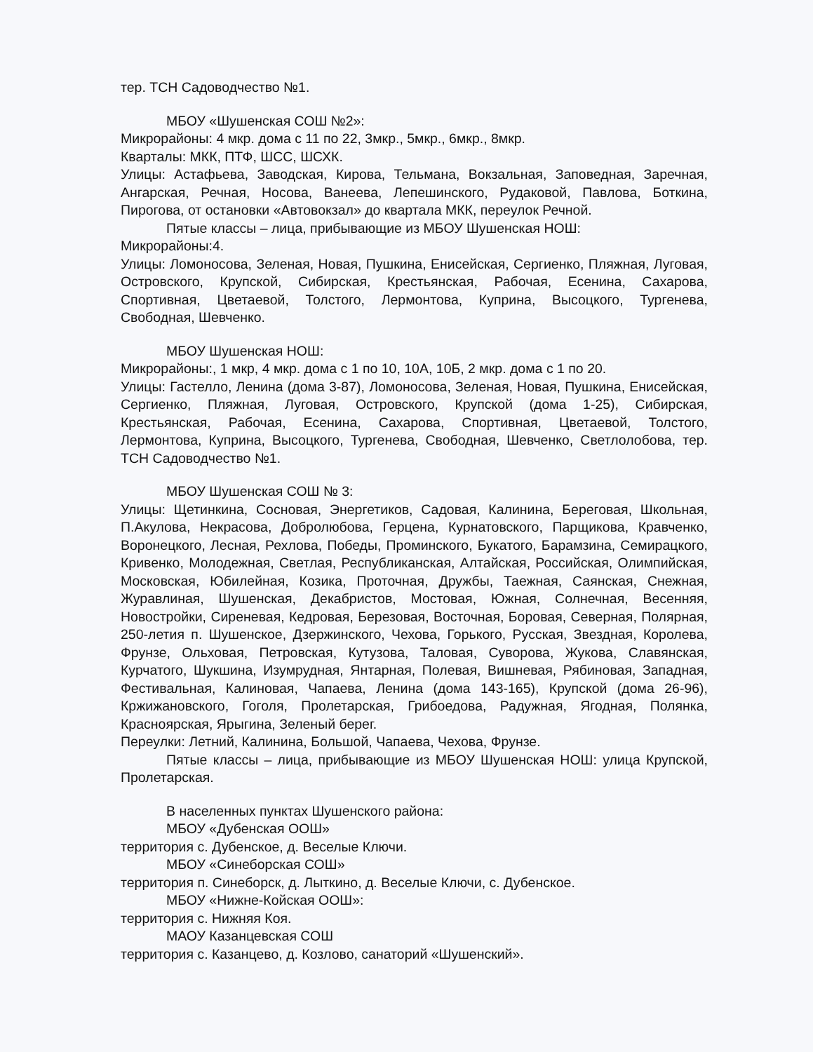тер. ТСН Садоводчество №1.
МБОУ «Шушенская СОШ №2»:
Микрорайоны: 4 мкр. дома с 11 по 22, 3мкр., 5мкр., 6мкр., 8мкр.
Кварталы: МКК, ПТФ, ШСС, ШСХК.
Улицы: Астафьева, Заводская, Кирова, Тельмана, Вокзальная, Заповедная, Заречная, Ангарская, Речная, Носова, Ванеева, Лепешинского, Рудаковой, Павлова, Боткина, Пирогова, от остановки «Автовокзал» до квартала МКК, переулок Речной.
Пятые классы – лица, прибывающие из МБОУ Шушенская НОШ:
Микрорайоны:4.
Улицы: Ломоносова, Зеленая, Новая, Пушкина, Енисейская, Сергиенко, Пляжная, Луговая, Островского, Крупской, Сибирская, Крестьянская, Рабочая, Есенина, Сахарова, Спортивная, Цветаевой, Толстого, Лермонтова, Куприна, Высоцкого, Тургенева, Свободная, Шевченко.
МБОУ Шушенская НОШ:
Микрорайоны:, 1 мкр, 4 мкр. дома с 1 по 10, 10А, 10Б, 2 мкр. дома с 1 по 20.
Улицы: Гастелло, Ленина (дома 3-87), Ломоносова, Зеленая, Новая, Пушкина, Енисейская, Сергиенко, Пляжная, Луговая, Островского, Крупской (дома 1-25), Сибирская, Крестьянская, Рабочая, Есенина, Сахарова, Спортивная, Цветаевой, Толстого, Лермонтова, Куприна, Высоцкого, Тургенева, Свободная, Шевченко, Светлолобова, тер. ТСН Садоводчество №1.
МБОУ Шушенская СОШ № 3:
Улицы: Щетинкина, Сосновая, Энергетиков, Садовая, Калинина, Береговая, Школьная, П.Акулова, Некрасова, Добролюбова, Герцена, Курнатовского, Парщикова, Кравченко, Воронецкого, Лесная, Рехлова, Победы, Проминского, Букатого, Барамзина, Семирацкого, Кривенко, Молодежная, Светлая, Республиканская, Алтайская, Российская, Олимпийская, Московская, Юбилейная, Козика, Проточная, Дружбы, Таежная, Саянская, Снежная, Журавлиная, Шушенская, Декабристов, Мостовая, Южная, Солнечная, Весенняя, Новостройки, Сиреневая, Кедровая, Березовая, Восточная, Боровая, Северная, Полярная, 250-летия п. Шушенское, Дзержинского, Чехова, Горького, Русская, Звездная, Королева, Фрунзе, Ольховая, Петровская, Кутузова, Таловая, Суворова, Жукова, Славянская, Курчатого, Шукшина, Изумрудная, Янтарная, Полевая, Вишневая, Рябиновая, Западная, Фестивальная, Калиновая, Чапаева, Ленина (дома 143-165), Крупской (дома 26-96), Кржижановского, Гоголя, Пролетарская, Грибоедова, Радужная, Ягодная, Полянка, Красноярская, Ярыгина, Зеленый берег.
Переулки: Летний, Калинина, Большой, Чапаева, Чехова, Фрунзе.
Пятые классы – лица, прибывающие из МБОУ Шушенская НОШ: улица Крупской, Пролетарская.
В населенных пунктах Шушенского района:
МБОУ «Дубенская ООШ»
территория с. Дубенское, д. Веселые Ключи.
МБОУ «Синеборская СОШ»
территория п. Синеборск, д. Лыткино, д. Веселые Ключи, с. Дубенское.
МБОУ «Нижне-Койская ООШ»:
территория с. Нижняя Коя.
МАОУ Казанцевская СОШ
территория с. Казанцево, д. Козлово, санаторий «Шушенский».